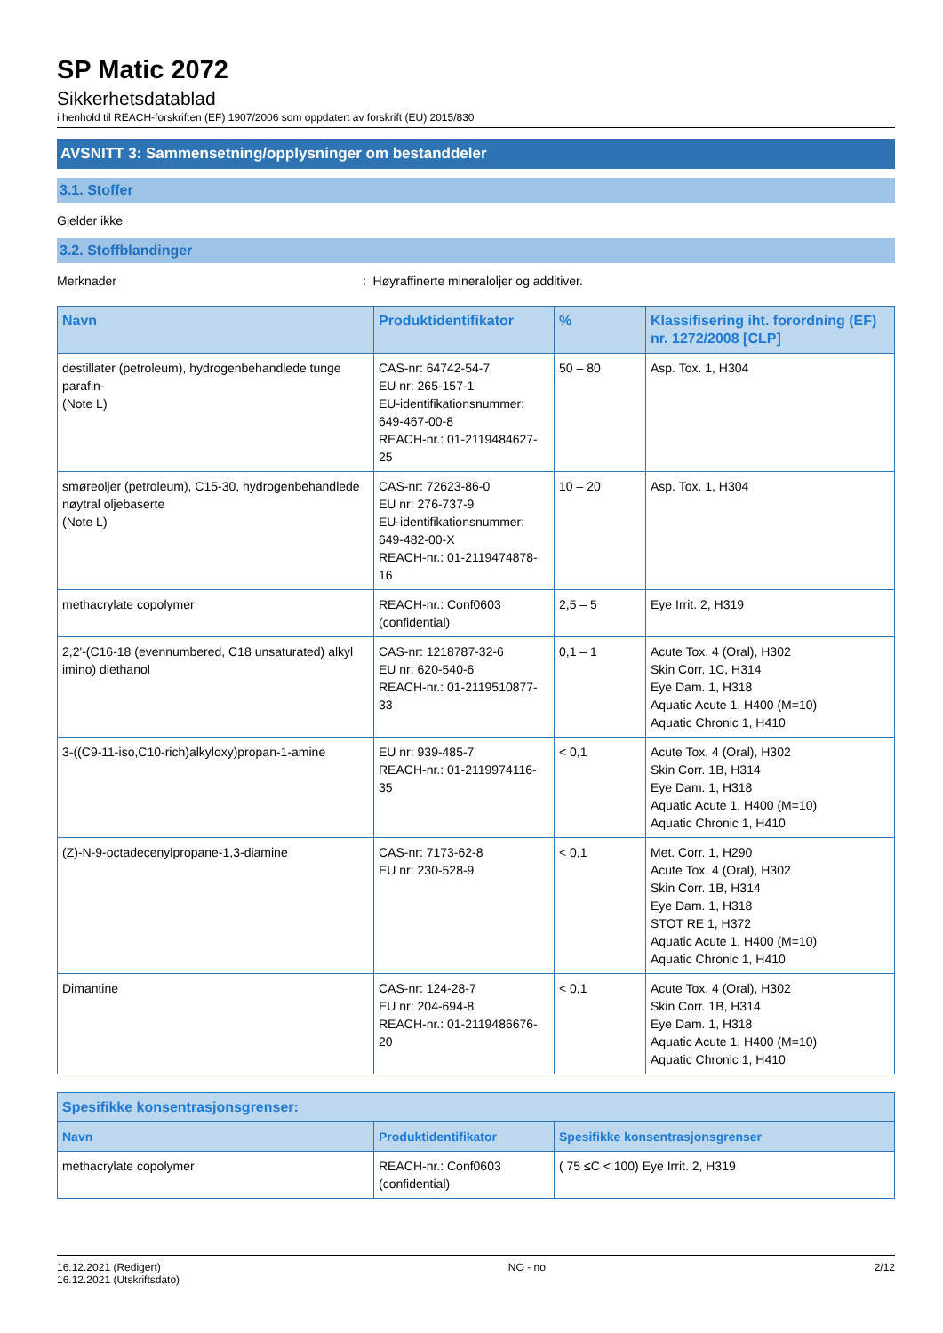SP Matic 2072
Sikkerhetsdatablad
i henhold til REACH-forskriften (EF) 1907/2006 som oppdatert av forskrift (EU) 2015/830
AVSNITT 3: Sammensetning/opplysninger om bestanddeler
3.1. Stoffer
Gjelder ikke
3.2. Stoffblandinger
Merknader : Høyraffinerte mineraloljer og additiver.
| Navn | Produktidentifikator | % | Klassifisering iht. forordning (EF) nr. 1272/2008 [CLP] |
| --- | --- | --- | --- |
| destillater (petroleum), hydrogenbehandlede tunge parafin- (Note L) | CAS-nr: 64742-54-7 EU nr: 265-157-1 EU-identifikationsnummer: 649-467-00-8 REACH-nr.: 01-2119484627-25 | 50 – 80 | Asp. Tox. 1, H304 |
| smøreoljer (petroleum), C15-30, hydrogenbehandlede nøytral oljebaserte (Note L) | CAS-nr: 72623-86-0 EU nr: 276-737-9 EU-identifikationsnummer: 649-482-00-X REACH-nr.: 01-2119474878-16 | 10 – 20 | Asp. Tox. 1, H304 |
| methacrylate copolymer | REACH-nr.: Conf0603 (confidential) | 2,5 – 5 | Eye Irrit. 2, H319 |
| 2,2'-(C16-18 (evennumbered, C18 unsaturated) alkyl imino) diethanol | CAS-nr: 1218787-32-6 EU nr: 620-540-6 REACH-nr.: 01-2119510877-33 | 0,1 – 1 | Acute Tox. 4 (Oral), H302 Skin Corr. 1C, H314 Eye Dam. 1, H318 Aquatic Acute 1, H400 (M=10) Aquatic Chronic 1, H410 |
| 3-((C9-11-iso,C10-rich)alkyloxy)propan-1-amine | EU nr: 939-485-7 REACH-nr.: 01-2119974116-35 | < 0,1 | Acute Tox. 4 (Oral), H302 Skin Corr. 1B, H314 Eye Dam. 1, H318 Aquatic Acute 1, H400 (M=10) Aquatic Chronic 1, H410 |
| (Z)-N-9-octadecenylpropane-1,3-diamine | CAS-nr: 7173-62-8 EU nr: 230-528-9 | < 0,1 | Met. Corr. 1, H290 Acute Tox. 4 (Oral), H302 Skin Corr. 1B, H314 Eye Dam. 1, H318 STOT RE 1, H372 Aquatic Acute 1, H400 (M=10) Aquatic Chronic 1, H410 |
| Dimantine | CAS-nr: 124-28-7 EU nr: 204-694-8 REACH-nr.: 01-2119486676-20 | < 0,1 | Acute Tox. 4 (Oral), H302 Skin Corr. 1B, H314 Eye Dam. 1, H318 Aquatic Acute 1, H400 (M=10) Aquatic Chronic 1, H410 |
| Spesifikke konsentrasjonsgrenser: | | |
| --- | --- | --- |
| Navn | Produktidentifikator | Spesifikke konsentrasjonsgrenser |
| methacrylate copolymer | REACH-nr.: Conf0603 (confidential) | ( 75 ≤C < 100) Eye Irrit. 2, H319 |
16.12.2021 (Redigert)
16.12.2021 (Utskriftsdato)
NO - no 2/12